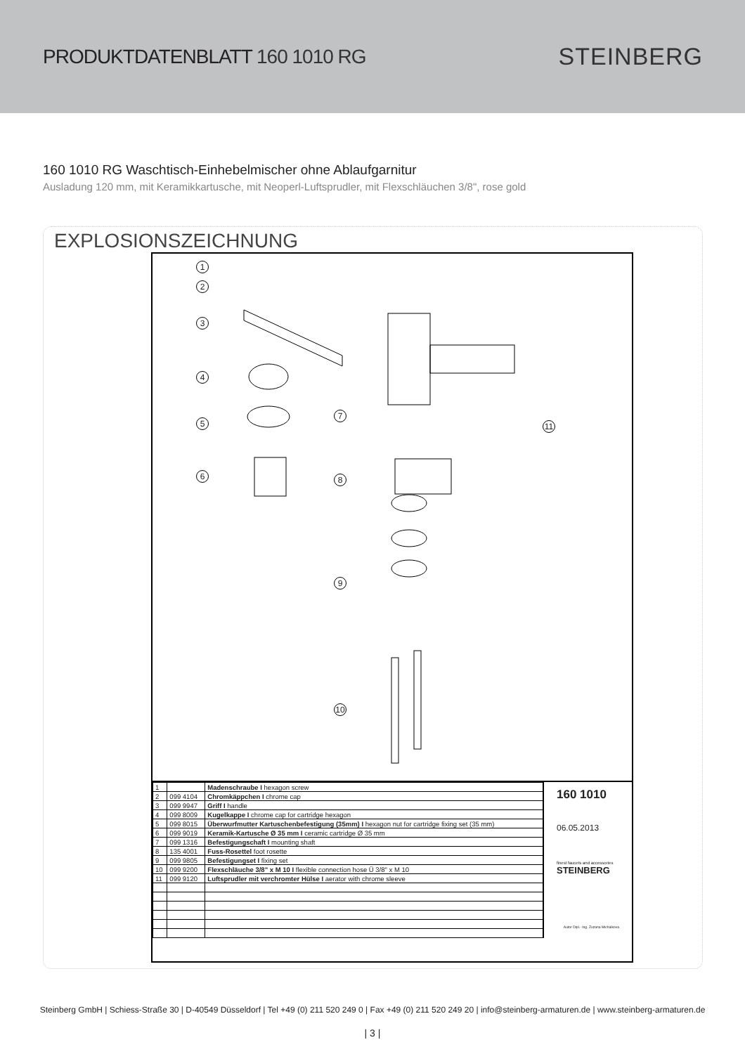PRODUKTDATENBLATT 160 1010 RG
STEINBERG
160 1010 RG Waschtisch-Einhebelmischer ohne Ablaufgarnitur
Ausladung 120 mm, mit Keramikkartusche, mit Neoperl-Luftsprudler, mit Flexschläuchen 3/8", rose gold
EXPLOSIONSZEICHNUNG
1
2
3
4
5
6
7
8
9
10
11
| 1 | | Madenschraube I hexagon screw |
| 2 | 099 4104 | Chromkäppchen I chrome cap |
| 3 | 099 9947 | Griff I handle |
| 4 | 099 8009 | Kugelkappe I chrome cap for cartridge hexagon |
| 5 | 099 8015 | Überwurfmutter Kartuschenbefestigung (35mm) I hexagon nut for cartridge fixing set (35 mm) |
| 6 | 099 9019 | Keramik-Kartusche Ø 35 mm I ceramic cartridge Ø 35 mm |
| 7 | 099 1316 | Befestigungschaft I mounting shaft |
| 8 | 135 4001 | Fuss-Rosettel foot rosette |
| 9 | 099 9805 | Befestigungset I fixing set |
| 10 | 099 9200 | Flexschläuche 3/8" x M 10 I flexible connection hose Ü 3/8" x M 10 |
| 11 | 099 9120 | Luftsprudler mit verchromter Hülse I aerator with chrome sleeve |
160 1010
06.05.2013
finest faucets and accessories
STEINBERG
Autor Dipl.- Ing. Zuzana Michalkova
Steinberg GmbH | Schiess-Straße 30 | D-40549 Düsseldorf | Tel +49 (0) 211 520 249 0 | Fax +49 (0) 211 520 249 20 | info@steinberg-armaturen.de | www.steinberg-armaturen.de
| 3 |